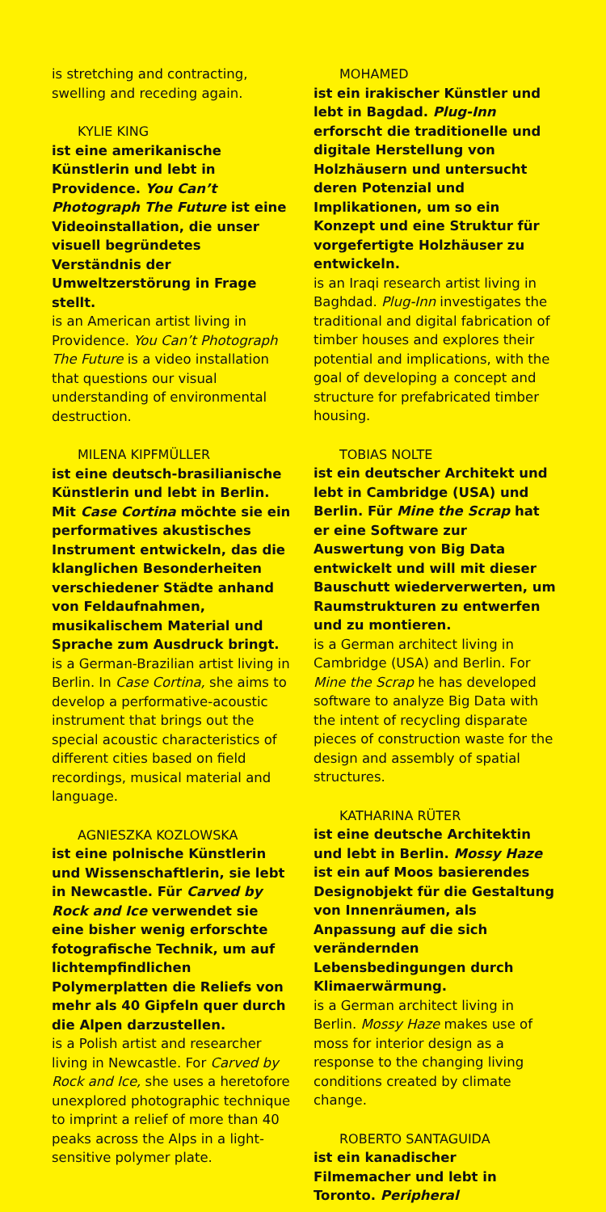is stretching and contracting, swelling and receding again.
KYLIE KING
ist eine amerikanische Künstlerin und lebt in Providence. You Can’t Photograph The Future ist eine Videoinstallation, die unser visuell begründetes Verständnis der Umweltzerstörung in Frage stellt.
is an American artist living in Providence. You Can’t Photograph The Future is a video installation that questions our visual understanding of environmental destruction.
MILENA KIPFMÜLLER
ist eine deutsch-brasilianische Künstlerin und lebt in Berlin. Mit Case Cortina möchte sie ein performatives akustisches Instrument entwickeln, das die klanglichen Besonderheiten verschiedener Städte anhand von Feldaufnahmen, musikalischem Material und Sprache zum Ausdruck bringt.
is a German-Brazilian artist living in Berlin. In Case Cortina, she aims to develop a performative-acoustic instrument that brings out the special acoustic characteristics of different cities based on field recordings, musical material and language.
AGNIESZKA KOZLOWSKA
ist eine polnische Künstlerin und Wissenschaftlerin, sie lebt in Newcastle. Für Carved by Rock and Ice verwendet sie eine bisher wenig erforschte fotografische Technik, um auf lichtempfindlichen Polymerplatten die Reliefs von mehr als 40 Gipfeln quer durch die Alpen darzustellen.
is a Polish artist and researcher living in Newcastle. For Carved by Rock and Ice, she uses a heretofore unexplored photographic technique to imprint a relief of more than 40 peaks across the Alps in a light-sensitive polymer plate.
MOHAMED
ist ein irakischer Künstler und lebt in Bagdad. Plug-Inn erforscht die traditionelle und digitale Herstellung von Holzhäusern und untersucht deren Potenzial und Implikationen, um so ein Konzept und eine Struktur für vorgefertigte Holzhäuser zu entwickeln.
is an Iraqi research artist living in Baghdad. Plug-Inn investigates the traditional and digital fabrication of timber houses and explores their potential and implications, with the goal of developing a concept and structure for prefabricated timber housing.
TOBIAS NOLTE
ist ein deutscher Architekt und lebt in Cambridge (USA) und Berlin. Für Mine the Scrap hat er eine Software zur Auswertung von Big Data entwickelt und will mit dieser Bauschutt wiederverwerten, um Raumstrukturen zu entwerfen und zu montieren.
is a German architect living in Cambridge (USA) and Berlin. For Mine the Scrap he has developed software to analyze Big Data with the intent of recycling disparate pieces of construction waste for the design and assembly of spatial structures.
KATHARINA RÜTER
ist eine deutsche Architektin und lebt in Berlin. Mossy Haze ist ein auf Moos basierendes Designobjekt für die Gestaltung von Innenräumen, als Anpassung auf die sich verändernden Lebensbedingungen durch Klimaerwärmung.
is a German architect living in Berlin. Mossy Haze makes use of moss for interior design as a response to the changing living conditions created by climate change.
ROBERTO SANTAGUIDA
ist ein kanadischer Filmemacher und lebt in Toronto. Peripheral